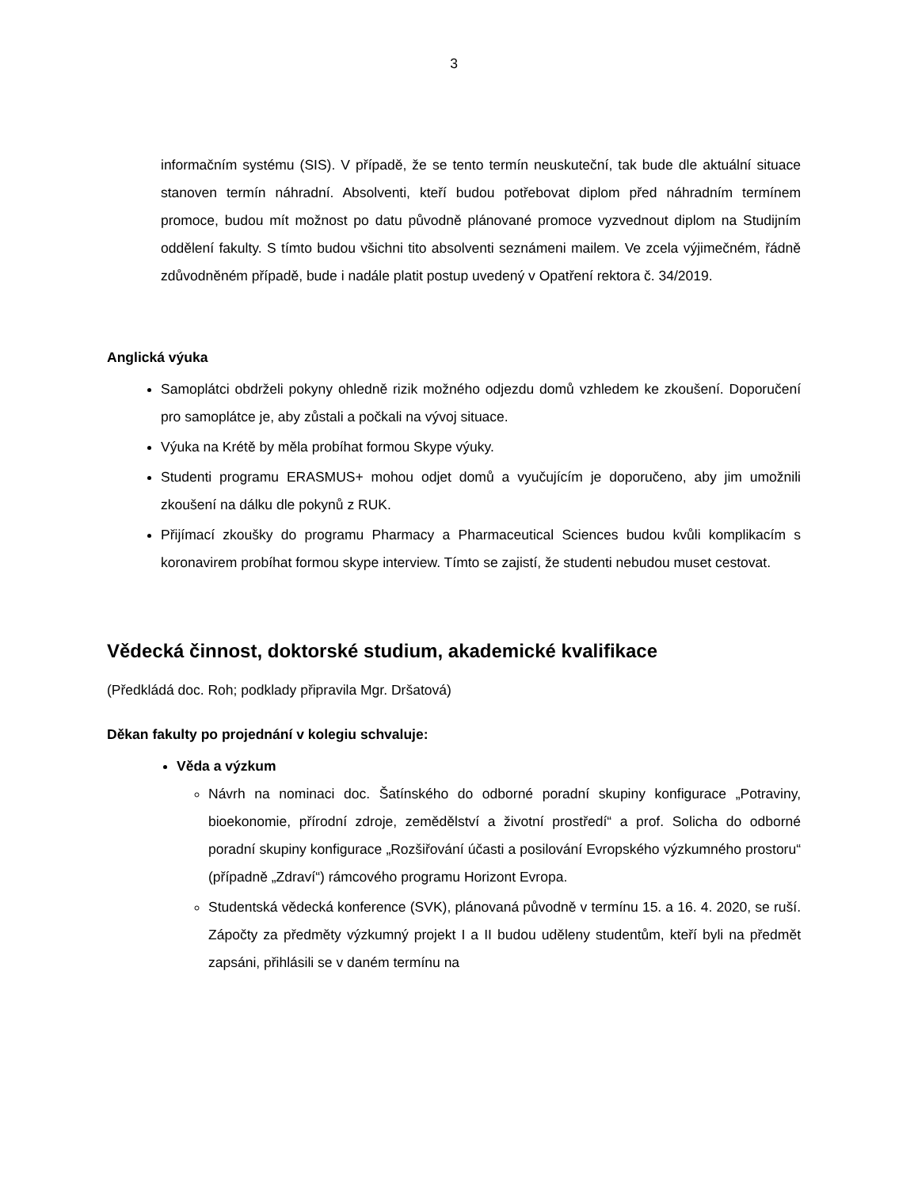3
informačním systému (SIS). V případě, že se tento termín neuskuteční, tak bude dle aktuální situace stanoven termín náhradní. Absolventi, kteří budou potřebovat diplom před náhradním termínem promoce, budou mít možnost po datu původně plánované promoce vyzvednout diplom na Studijním oddělení fakulty. S tímto budou všichni tito absolventi seznámeni mailem. Ve zcela výjimečném, řádně zdůvodněném případě, bude i nadále platit postup uvedený v Opatření rektora č. 34/2019.
Anglická výuka
Samoplátci obdrželi pokyny ohledně rizik možného odjezdu domů vzhledem ke zkoušení. Doporučení pro samoplátce je, aby zůstali a počkali na vývoj situace.
Výuka na Krétě by měla probíhat formou Skype výuky.
Studenti programu ERASMUS+ mohou odjet domů a vyučujícím je doporučeno, aby jim umožnili zkoušení na dálku dle pokynů z RUK.
Přijímací zkoušky do programu Pharmacy a Pharmaceutical Sciences budou kvůli komplikacím s koronavirem probíhat formou skype interview. Tímto se zajistí, že studenti nebudou muset cestovat.
Vědecká činnost, doktorské studium, akademické kvalifikace
(Předkládá doc. Roh; podklady připravila Mgr. Dršatová)
Děkan fakulty po projednání v kolegiu schvaluje:
Věda a výzkum
Návrh na nominaci doc. Šatínského do odborné poradní skupiny konfigurace „Potraviny, bioekonomie, přírodní zdroje, zemědělství a životní prostředí“ a prof. Solicha do odborné poradní skupiny konfigurace „Rozšiřování účasti a posilování Evropského výzkumného prostoru“ (případně „Zdraví“) rámcového programu Horizont Evropa.
Studentská vědecká konference (SVK), plánovaná původně v termínu 15. a 16. 4. 2020, se ruší. Zápočty za předměty výzkumný projekt I a II budou uděleny studentům, kteří byli na předmět zapsáni, přihlásili se v daném termínu na